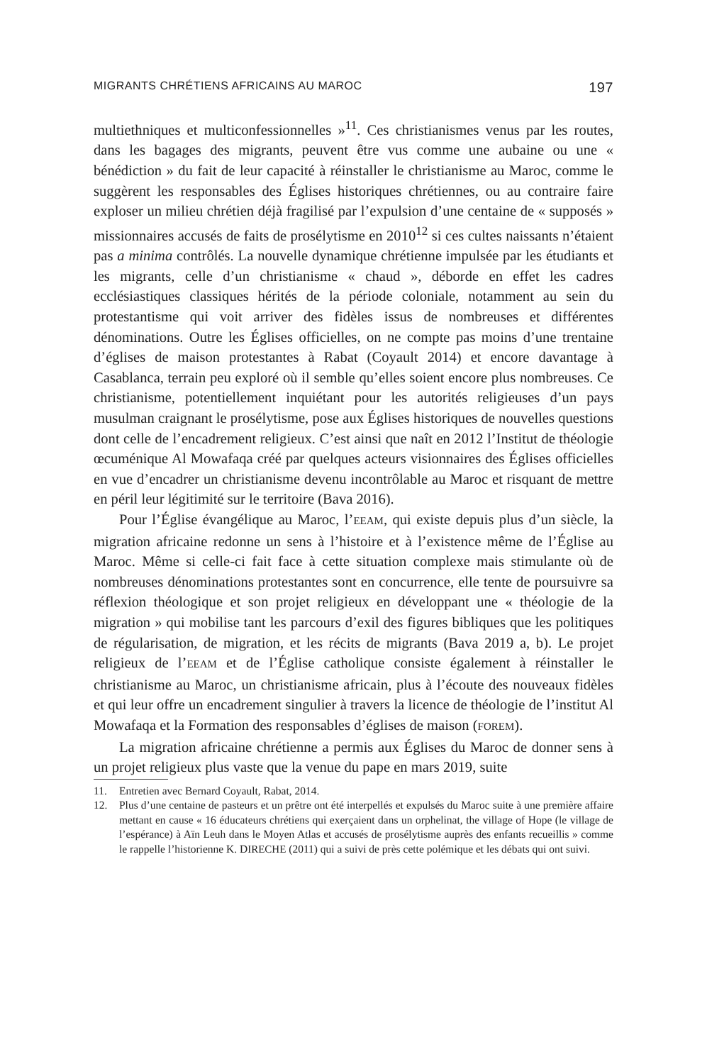MIGRANTS CHRÉTIENS AFRICAINS AU MAROC 197
multiethniques et multiconfessionnelles »<sup>11</sup>. Ces christianismes venus par les routes, dans les bagages des migrants, peuvent être vus comme une aubaine ou une « bénédiction » du fait de leur capacité à réinstaller le christianisme au Maroc, comme le suggèrent les responsables des Églises historiques chrétiennes, ou au contraire faire exploser un milieu chrétien déjà fragilisé par l’expulsion d’une centaine de « supposés » missionnaires accusés de faits de prosélytisme en 2010<sup>12</sup> si ces cultes naissants n’étaient pas a minima contrôlés. La nouvelle dynamique chrétienne impulsée par les étudiants et les migrants, celle d’un christianisme « chaud », déborde en effet les cadres ecclésiastiques classiques hérités de la période coloniale, notamment au sein du protestantisme qui voit arriver des fidèles issus de nombreuses et différentes dénominations. Outre les Églises officielles, on ne compte pas moins d’une trentaine d’églises de maison protestantes à Rabat (Coyault 2014) et encore davantage à Casablanca, terrain peu exploré où il semble qu’elles soient encore plus nombreuses. Ce christianisme, potentiellement inquiétant pour les autorités religieuses d’un pays musulman craignant le prosélytisme, pose aux Églises historiques de nouvelles questions dont celle de l’encadrement religieux. C’est ainsi que naît en 2012 l’Institut de théologie œcuménique Al Mowafaqa créé par quelques acteurs visionnaires des Églises officielles en vue d’encadrer un christianisme devenu incontrôlable au Maroc et risquant de mettre en péril leur légitimité sur le territoire (Bava 2016).
Pour l’Église évangélique au Maroc, l’EEAM, qui existe depuis plus d’un siècle, la migration africaine redonne un sens à l’histoire et à l’existence même de l’Église au Maroc. Même si celle-ci fait face à cette situation complexe mais stimulante où de nombreuses dénominations protestantes sont en concurrence, elle tente de poursuivre sa réflexion théologique et son projet religieux en développant une « théologie de la migration » qui mobilise tant les parcours d’exil des figures bibliques que les politiques de régularisation, de migration, et les récits de migrants (Bava 2019 a, b). Le projet religieux de l’EEAM et de l’Église catholique consiste également à réinstaller le christianisme au Maroc, un christianisme africain, plus à l’écoute des nouveaux fidèles et qui leur offre un encadrement singulier à travers la licence de théologie de l’institut Al Mowafaqa et la Formation des responsables d’églises de maison (FOREM).
La migration africaine chrétienne a permis aux Églises du Maroc de donner sens à un projet religieux plus vaste que la venue du pape en mars 2019, suite
11. Entretien avec Bernard Coyault, Rabat, 2014.
12. Plus d’une centaine de pasteurs et un prêtre ont été interpellés et expulsés du Maroc suite à une première affaire mettant en cause « 16 éducateurs chrétiens qui exerçaient dans un orphelinat, the village of Hope (le village de l’espérance) à Aïn Leuh dans le Moyen Atlas et accusés de prosélytisme auprès des enfants recueillis » comme le rappelle l’historienne K. DIRECHE (2011) qui a suivi de près cette polémique et les débats qui ont suivi.